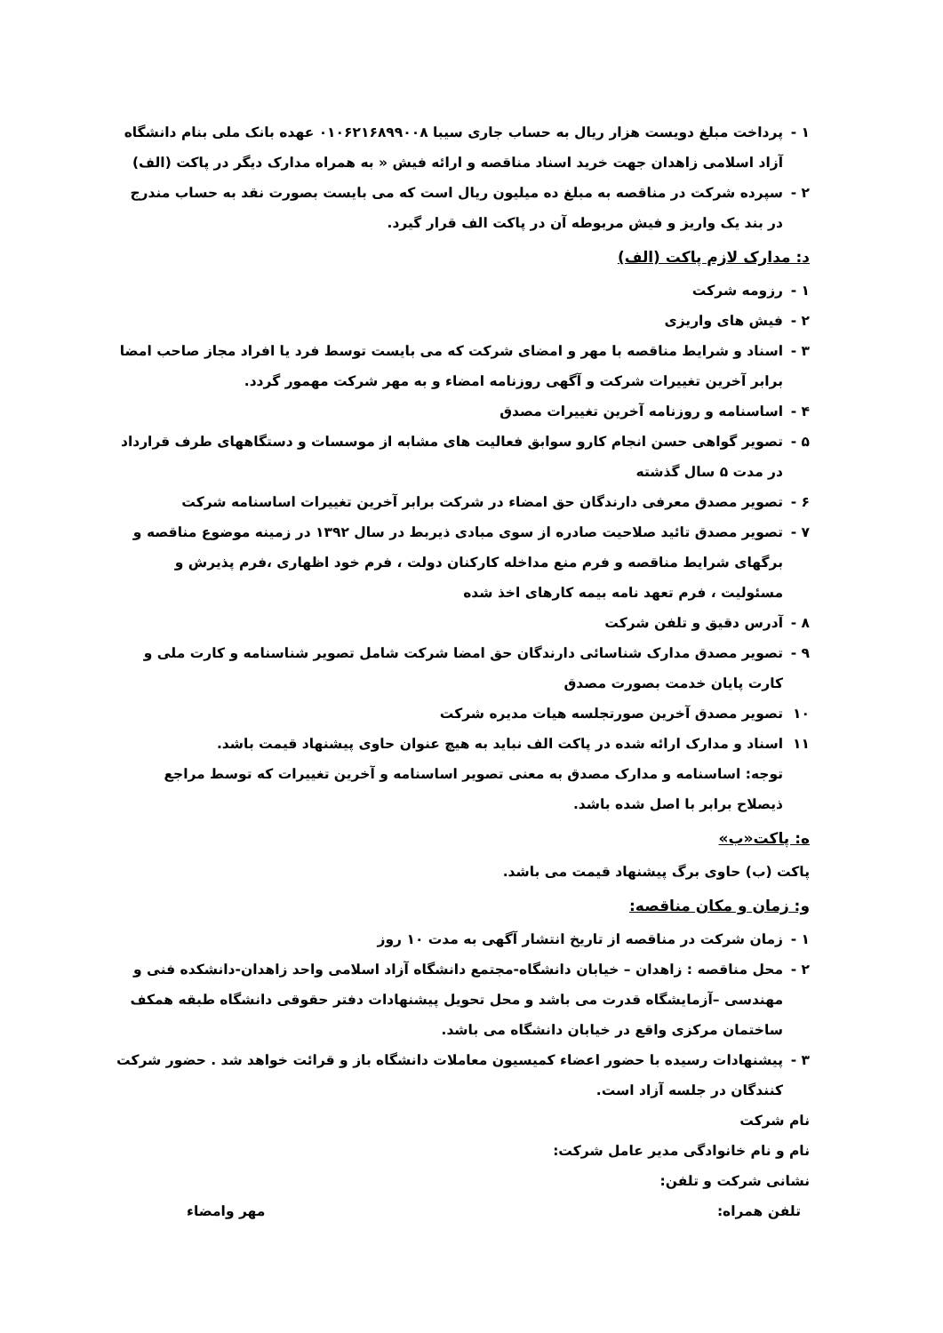۱ - پرداخت مبلغ دویست هزار ریال به حساب جاری سیبا ۰۱۰۶۲۱۶۸۹۹۰۰۸ عهده بانک ملی بنام دانشگاه آزاد اسلامی زاهدان جهت خرید اسناد مناقصه و ارائه فیش « به همراه مدارک دیگر در پاکت (الف)
۲ - سپرده شرکت در مناقصه به مبلغ ده میلیون ریال است که می بایست بصورت نقد به حساب مندرج در بند یک واریز و فیش مربوطه آن در پاکت الف قرار گیرد.
د: مدارک لازم پاکت (الف)
۱ - رزومه شرکت
۲ - فیش های واریزی
۳ - اسناد و شرایط مناقصه با مهر و امضای شرکت که می بایست توسط فرد یا افراد مجاز صاحب امضا برابر آخرین تغییرات شرکت و آگهی روزنامه امضاء و به مهر شرکت مهمور گردد.
۴ - اساسنامه و روزنامه آخرین تغییرات مصدق
۵ - تصویر گواهی حسن انجام کارو سوابق فعالیت های مشابه از موسسات و دستگاههای طرف قرارداد در مدت ۵ سال گذشته
۶ - تصویر مصدق معرفی دارندگان حق امضاء در شرکت برابر آخرین تغییرات اساسنامه شرکت
۷ - تصویر مصدق تائید صلاحیت صادره از سوی مبادی ذیربط در سال ۱۳۹۲ در زمینه موضوع مناقصه و برگهای شرایط مناقصه و فرم منع مداخله کارکنان دولت ، فرم خود اظهاری ،فرم پذیرش و مسئولیت ، فرم تعهد نامه بیمه کارهای اخذ شده
۸ - آدرس دقیق و تلفن شرکت
۹ - تصویر مصدق مدارک شناسائی دارندگان حق امضا شرکت شامل تصویر شناسنامه و کارت ملی و کارت پایان خدمت بصورت مصدق
۱۰ تصویر مصدق آخرین صورتجلسه هیات مدیره شرکت
۱۱ اسناد و مدارک ارائه شده در پاکت الف نباید به هیچ عنوان حاوی پیشنهاد قیمت باشد.
توجه: اساسنامه و مدارک مصدق به معنی تصویر اساسنامه و آخرین تغییرات که توسط مراجع ذیصلاح برابر با اصل شده باشد.
ه: پاکت«ب»
پاکت (ب) حاوی برگ پیشنهاد قیمت می باشد.
و: زمان و مکان مناقصه:
۱ - زمان شرکت در مناقصه از تاریخ انتشار آگهی به مدت ۱۰ روز
۲ - محل مناقصه : زاهدان – خیابان دانشگاه-مجتمع دانشگاه آزاد اسلامی واحد زاهدان-دانشکده فنی و مهندسی –آزمایشگاه قدرت می باشد و محل تحویل پیشنهادات دفتر حقوقی دانشگاه طبقه همکف ساختمان مرکزی واقع در خیابان دانشگاه می باشد.
۳ - پیشنهادات رسیده با حضور اعضاء کمیسیون معاملات دانشگاه باز و قرائت خواهد شد . حضور شرکت کنندگان در جلسه آزاد است.
نام شرکت
نام و نام خانوادگی مدیر عامل شرکت:
نشانی شرکت و تلفن:
تلفن همراه: مهر وامضاء